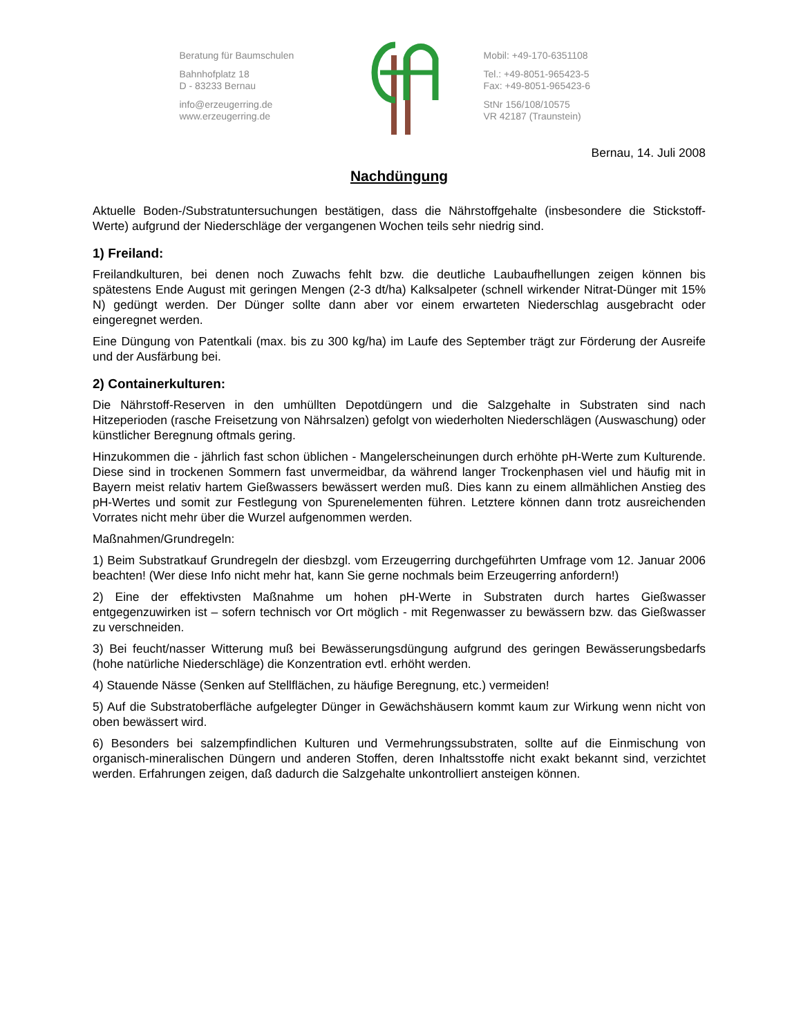Beratung für Baumschulen
Bahnhofplatz 18
D - 83233 Bernau
info@erzeugerring.de
www.erzeugerring.de
Mobil: +49-170-6351108
Tel.: +49-8051-965423-5
Fax: +49-8051-965423-6
StNr 156/108/10575
VR 42187 (Traunstein)
Bernau, 14. Juli 2008
Nachdüngung
Aktuelle Boden-/Substratuntersuchungen bestätigen, dass die Nährstoffgehalte (insbesondere die Stickstoff-Werte) aufgrund der Niederschläge der vergangenen Wochen teils sehr niedrig sind.
1) Freiland:
Freilandkulturen, bei denen noch Zuwachs fehlt bzw. die deutliche Laubaufhellungen zeigen können bis spätestens Ende August mit geringen Mengen (2-3 dt/ha) Kalksalpeter (schnell wirkender Nitrat-Dünger mit 15% N) gedüngt werden. Der Dünger sollte dann aber vor einem erwarteten Niederschlag ausgebracht oder eingeregnet werden.
Eine Düngung von Patentkali (max. bis zu 300 kg/ha) im Laufe des September trägt zur Förderung der Ausreife und der Ausfärbung bei.
2) Containerkulturen:
Die Nährstoff-Reserven in den umhüllten Depotdüngern und die Salzgehalte in Substraten sind nach Hitzeperioden (rasche Freisetzung von Nährsalzen) gefolgt von wiederholten Niederschlägen (Auswaschung) oder künstlicher Beregnung oftmals gering.
Hinzukommen die - jährlich fast schon üblichen - Mangelerscheinungen durch erhöhte pH-Werte zum Kulturende. Diese sind in trockenen Sommern fast unvermeidbar, da während langer Trockenphasen viel und häufig mit in Bayern meist relativ hartem Gießwassers bewässert werden muß. Dies kann zu einem allmählichen Anstieg des pH-Wertes und somit zur Festlegung von Spurenelementen führen. Letztere können dann trotz ausreichenden Vorrates nicht mehr über die Wurzel aufgenommen werden.
Maßnahmen/Grundregeln:
1) Beim Substratkauf Grundregeln der diesbzgl. vom Erzeugerring durchgeführten Umfrage vom 12. Januar 2006 beachten! (Wer diese Info nicht mehr hat, kann Sie gerne nochmals beim Erzeugerring anfordern!)
2) Eine der effektivsten Maßnahme um hohen pH-Werte in Substraten durch hartes Gießwasser entgegenzuwirken ist – sofern technisch vor Ort möglich - mit Regenwasser zu bewässern bzw. das Gießwasser zu verschneiden.
3) Bei feucht/nasser Witterung muß bei Bewässerungsdüngung aufgrund des geringen Bewässerungsbedarfs (hohe natürliche Niederschläge) die Konzentration evtl. erhöht werden.
4) Stauende Nässe (Senken auf Stellflächen, zu häufige Beregnung, etc.) vermeiden!
5) Auf die Substratoberfläche aufgelegter Dünger in Gewächshäusern kommt kaum zur Wirkung wenn nicht von oben bewässert wird.
6) Besonders bei salzempfindlichen Kulturen und Vermehrungssubstraten, sollte auf die Einmischung von organisch-mineralischen Düngern und anderen Stoffen, deren Inhaltsstoffe nicht exakt bekannt sind, verzichtet werden. Erfahrungen zeigen, daß dadurch die Salzgehalte unkontrolliert ansteigen können.